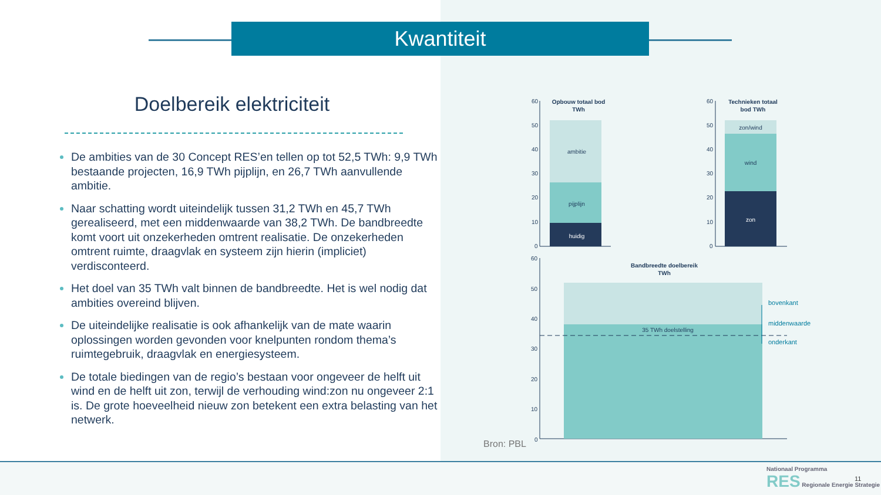Kwantiteit
Doelbereik elektriciteit
De ambities van de 30 Concept RES’en tellen op tot 52,5 TWh: 9,9 TWh bestaande projecten, 16,9 TWh pijplijn, en 26,7 TWh aanvullende ambitie.
Naar schatting wordt uiteindelijk tussen 31,2 TWh en 45,7 TWh gerealiseerd, met een middenwaarde van 38,2 TWh. De bandbreedte komt voort uit onzekerheden omtrent realisatie. De onzekerheden omtrent ruimte, draagvlak en systeem zijn hierin (impliciet) verdisconteerd.
Het doel van 35 TWh valt binnen de bandbreedte. Het is wel nodig dat ambities overeind blijven.
De uiteindelijke realisatie is ook afhankelijk van de mate waarin oplossingen worden gevonden voor knelpunten rondom thema’s ruimtegebruik, draagvlak en energiesysteem.
De totale biedingen van de regio’s bestaan voor ongeveer de helft uit wind en de helft uit zon, terwijl de verhouding wind:zon nu ongeveer 2:1 is. De grote hoeveelheid nieuw zon betekent een extra belasting van het netwerk.
60
50
40
30
20
10
0
Opbouw totaal bod
TWh
ambitie
pijplijn
huidig
60
50
40
30
20
10
0
Technieken totaal
bod TWh
zon/wind
wind
zon
60
50
40
30
20
10
0
Bandbreedte doelbereik
TWh
35 TWh doelstelling
bovenkant
middenwaarde
onderkant
Bron: PBL
Nationaal Programma
RES Regionale Energie Strategie
11